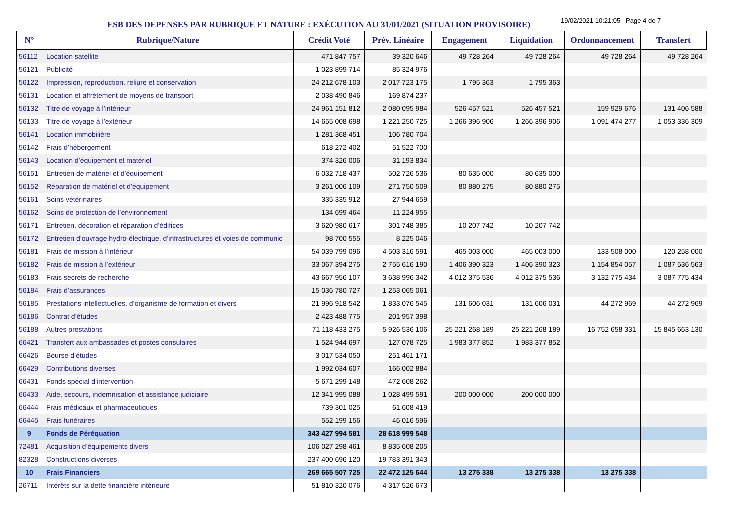ESB DES DEPENSES PAR RUBRIQUE ET NATURE : EXÉCUTION AU 31/01/2021 (SITUATION PROVISOIRE)
19/02/2021 10:21:05 Page 4 de 7
| N° | Rubrique/Nature | Crédit Voté | Prév. Linéaire | Engagement | Liquidation | Ordonnancement | Transfert |
| --- | --- | --- | --- | --- | --- | --- | --- |
| 56112 | Location satellite | 471 847 757 | 39 320 646 | 49 728 264 | 49 728 264 | 49 728 264 | 49 728 264 |
| 56121 | Publicité | 1 023 899 714 | 85 324 976 | | | | |
| 56122 | Impression, reproduction, reliure et conservation | 24 212 678 103 | 2 017 723 175 | 1 795 363 | 1 795 363 | | |
| 56131 | Location et affrètement de moyens de transport | 2 038 490 846 | 169 874 237 | | | | |
| 56132 | Titre de voyage à l’intérieur | 24 961 151 812 | 2 080 095 984 | 526 457 521 | 526 457 521 | 159 929 676 | 131 406 588 |
| 56133 | Titre de voyage à l’extérieur | 14 655 008 698 | 1 221 250 725 | 1 266 396 906 | 1 266 396 906 | 1 091 474 277 | 1 053 336 309 |
| 56141 | Location immobilière | 1 281 368 451 | 106 780 704 | | | | |
| 56142 | Frais d’hébergement | 618 272 402 | 51 522 700 | | | | |
| 56143 | Location d’équipement et matériel | 374 326 006 | 31 193 834 | | | | |
| 56151 | Entretien de matériel et d’équipement | 6 032 718 437 | 502 726 536 | 80 635 000 | 80 635 000 | | |
| 56152 | Réparation de matériel et d’équipement | 3 261 006 109 | 271 750 509 | 80 880 275 | 80 880 275 | | |
| 56161 | Soins vétérinaires | 335 335 912 | 27 944 659 | | | | |
| 56162 | Soins de protection de l’environnement | 134 699 464 | 11 224 955 | | | | |
| 56171 | Entretien, décoration et réparation d’édifices | 3 620 980 617 | 301 748 385 | 10 207 742 | 10 207 742 | | |
| 56172 | Entretien d’ouvrage hydro-électrique, d’infrastructures et voies de communic | 98 700 555 | 8 225 046 | | | | |
| 56181 | Frais de mission à l’intérieur | 54 039 799 096 | 4 503 316 591 | 465 003 000 | 465 003 000 | 133 508 000 | 120 258 000 |
| 56182 | Frais de mission à l’extérieur | 33 067 394 275 | 2 755 616 190 | 1 406 390 323 | 1 406 390 323 | 1 154 854 057 | 1 087 536 563 |
| 56183 | Frais secrets de recherche | 43 667 956 107 | 3 638 996 342 | 4 012 375 536 | 4 012 375 536 | 3 132 775 434 | 3 087 775 434 |
| 56184 | Frais d’assurances | 15 036 780 727 | 1 253 065 061 | | | | |
| 56185 | Prestations intellectuelles, d’organisme de formation et divers | 21 996 918 542 | 1 833 076 545 | 131 606 031 | 131 606 031 | 44 272 969 | 44 272 969 |
| 56186 | Contrat d’études | 2 423 488 775 | 201 957 398 | | | | |
| 56188 | Autres prestations | 71 118 433 275 | 5 926 536 106 | 25 221 268 189 | 25 221 268 189 | 16 752 658 331 | 15 845 663 130 |
| 66421 | Transfert aux ambassades et postes consulaires | 1 524 944 697 | 127 078 725 | 1 983 377 852 | 1 983 377 852 | | |
| 66426 | Bourse d’études | 3 017 534 050 | 251 461 171 | | | | |
| 66429 | Contributions diverses | 1 992 034 607 | 166 002 884 | | | | |
| 66431 | Fonds spécial d’intervention | 5 671 299 148 | 472 608 262 | | | | |
| 66433 | Aide, secours, indemnisation et assistance judiciaire | 12 341 995 088 | 1 028 499 591 | 200 000 000 | 200 000 000 | | |
| 66444 | Frais médicaux et pharmaceutiques | 739 301 025 | 61 608 419 | | | | |
| 66445 | Frais funéraires | 552 199 156 | 46 016 596 | | | | |
| 9 | Fonds de Péréquation | 343 427 994 581 | 28 618 999 548 | | | | |
| 72481 | Acquisition d’équipements divers | 106 027 298 461 | 8 835 608 205 | | | | |
| 82328 | Constructions diverses | 237 400 696 120 | 19 783 391 343 | | | | |
| 10 | Frais Financiers | 269 665 507 725 | 22 472 125 644 | 13 275 338 | 13 275 338 | 13 275 338 | |
| 26711 | Intérêts sur la dette financière intérieure | 51 810 320 076 | 4 317 526 673 | | | | |